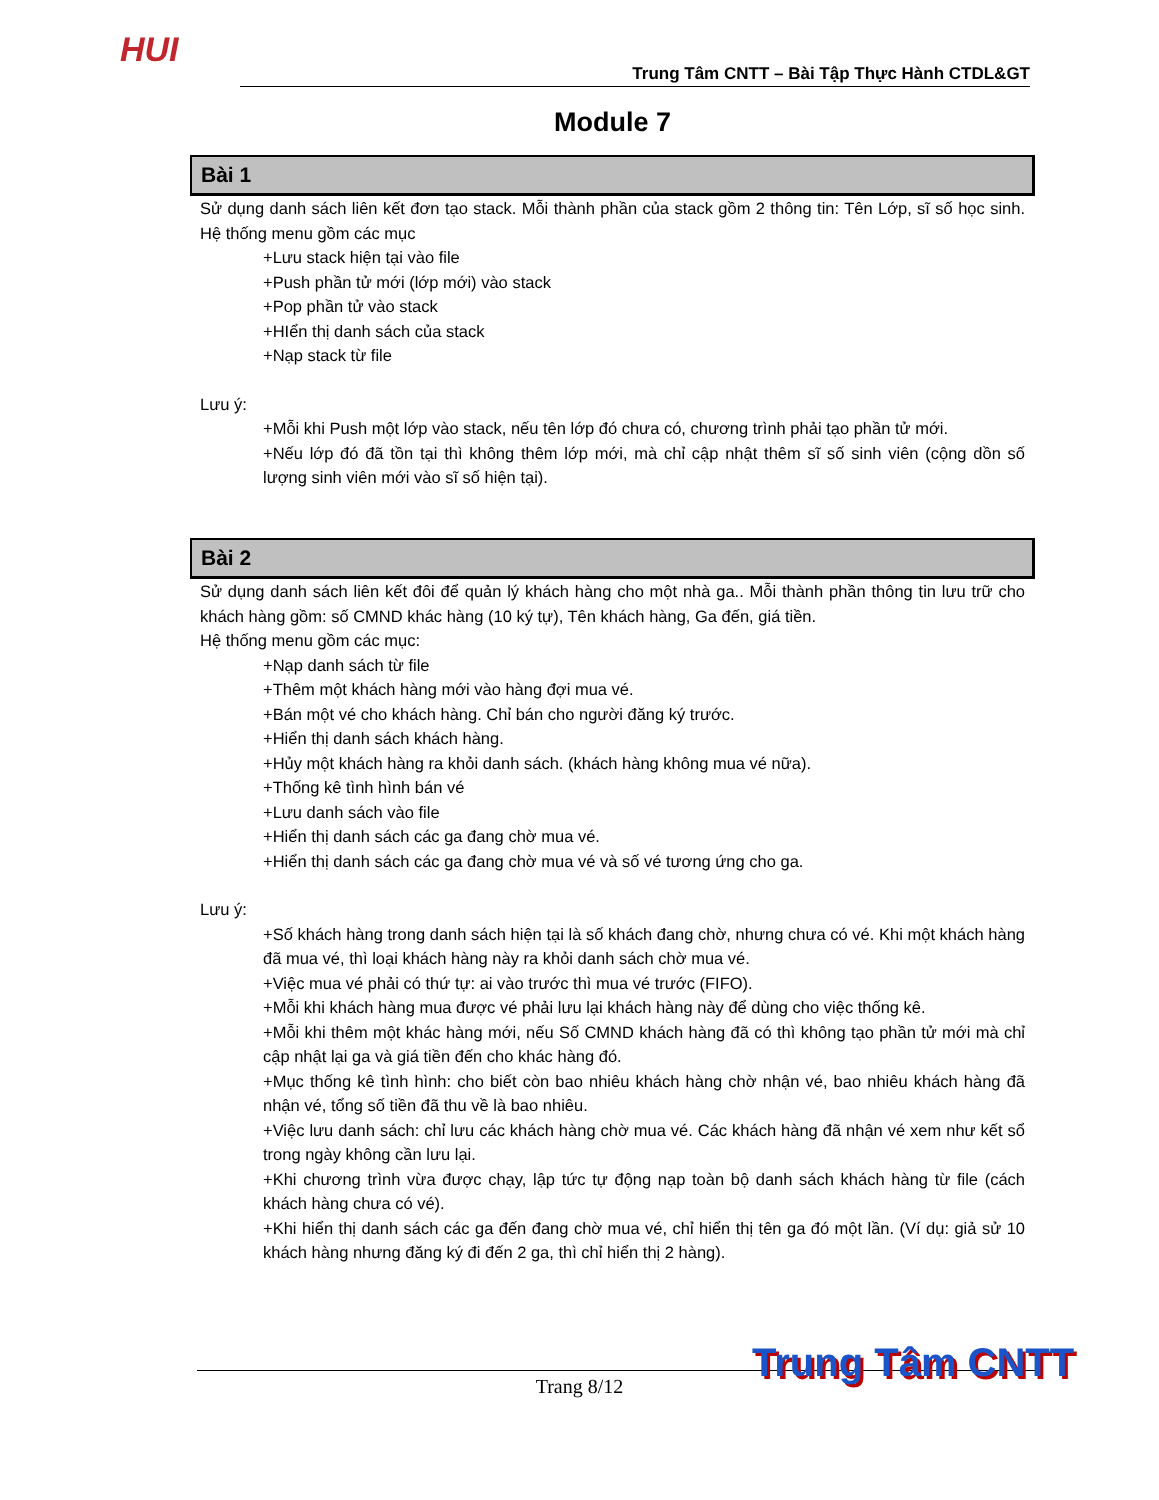HUI
Trung Tâm CNTT – Bài Tập Thực Hành CTDL&GT
Module 7
Bài 1
Sử dụng danh sách liên kết đơn tạo stack. Mỗi thành phần của stack gồm 2 thông tin: Tên Lớp, sĩ số học sinh. Hệ thống menu gồm các mục
+Lưu stack hiện tại vào file
+Push phần tử mới (lớp mới) vào stack
+Pop phần tử vào stack
+HIển thị danh sách của stack
+Nạp stack từ file
Lưu ý:
+Mỗi khi Push một lớp vào stack, nếu tên lớp đó chưa có, chương trình phải tạo phần tử mới.
+Nếu lớp đó đã tồn tại thì không thêm lớp mới, mà chỉ cập nhật thêm sĩ số sinh viên (cộng dồn số lượng sinh viên mới vào sĩ số hiện tại).
Bài 2
Sử dụng danh sách liên kết đôi để quản lý khách hàng cho một nhà ga.. Mỗi thành phần thông tin lưu trữ cho khách hàng gồm: số CMND khác hàng (10 ký tự), Tên khách hàng, Ga đến, giá tiền.
Hệ thống menu gồm các mục:
+Nạp danh sách từ file
+Thêm một khách hàng mới vào hàng đợi mua vé.
+Bán một vé cho khách hàng. Chỉ bán cho người đăng ký trước.
+Hiển thị danh sách khách hàng.
+Hủy một khách hàng ra khỏi danh sách. (khách hàng không mua vé nữa).
+Thống kê tình hình bán vé
+Lưu danh sách vào file
+Hiển thị danh sách các ga đang chờ mua vé.
+Hiển thị danh sách các ga đang chờ mua vé và số vé tương ứng cho ga.
Lưu ý:
+Số khách hàng trong danh sách hiện tại là số khách đang chờ, nhưng chưa có vé. Khi một khách hàng đã mua vé, thì loại khách hàng này ra khỏi danh sách chờ mua vé.
+Việc mua vé phải có thứ tự: ai vào trước thì mua vé trước (FIFO).
+Mỗi khi khách hàng mua được vé phải lưu lại khách hàng này để dùng cho việc thống kê.
+Mỗi khi thêm một khác hàng mới, nếu Số CMND khách hàng đã có thì không tạo phần tử mới mà chỉ cập nhật lại ga và giá tiền đến cho khác hàng đó.
+Mục thống kê tình hình: cho biết còn bao nhiêu khách hàng chờ nhận vé, bao nhiêu khách hàng đã nhận vé, tổng số tiền đã thu về là bao nhiêu.
+Việc lưu danh sách: chỉ lưu các khách hàng chờ mua vé. Các khách hàng đã nhận vé xem như kết sổ trong ngày không cần lưu lại.
+Khi chương trình vừa được chạy, lập tức tự động nạp toàn bộ danh sách khách hàng từ file (cách khách hàng chưa có vé).
+Khi hiển thị danh sách các ga đến đang chờ mua vé, chỉ hiển thị tên ga đó một lần. (Ví dụ: giả sử 10 khách hàng nhưng đăng ký đi đến 2 ga, thì chỉ hiển thị 2 hàng).
Trung Tâm CNTT
Trang 8/12